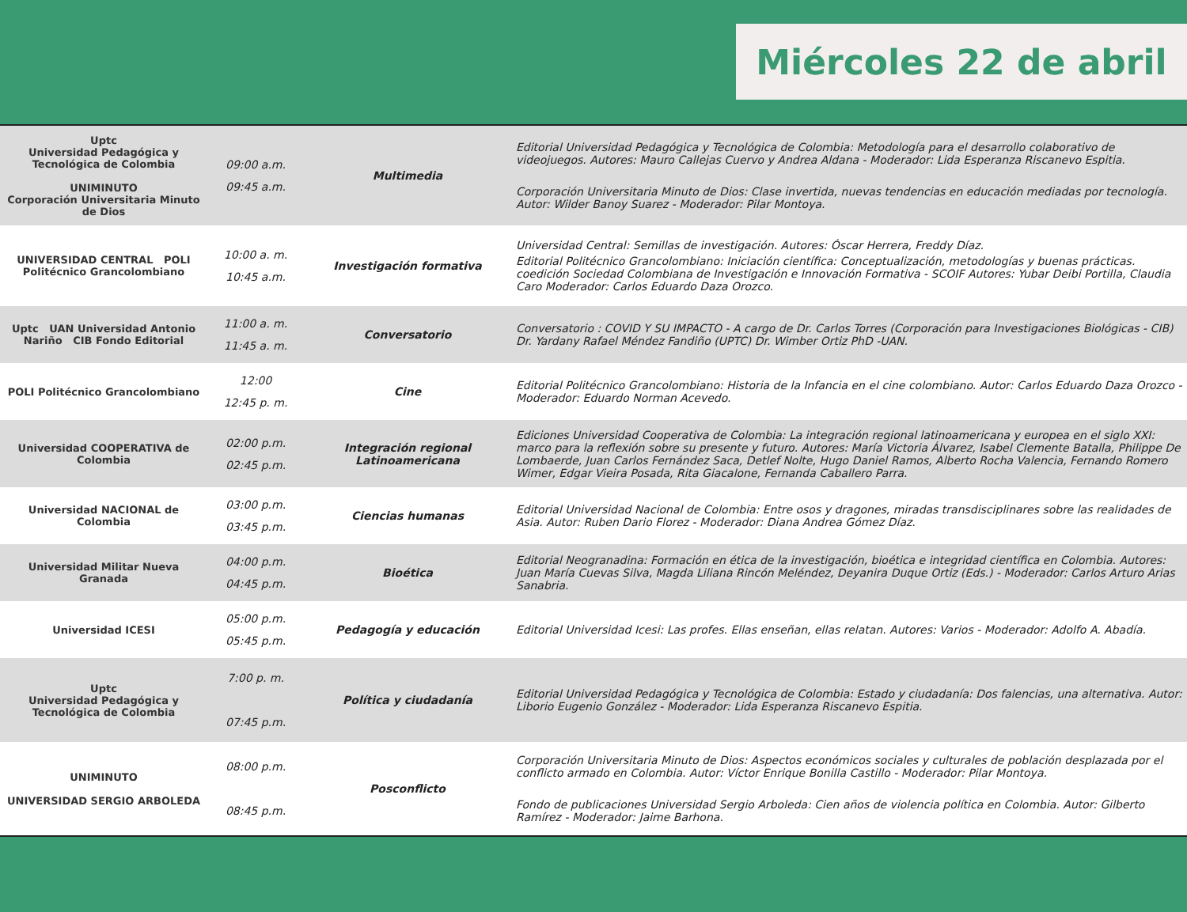Miércoles 22 de abril
| Uptc Universidad Pedagógica y Tecnológica de Colombia UNIMINUTO Corporación Universitaria Minuto de Dios | 09:00 a.m. 09:45 a.m. | Multimedia | Editorial Universidad Pedagógica y Tecnológica de Colombia: Metodología para el desarrollo colaborativo de videojuegos. Autores: Mauro Callejas Cuervo y Andrea Aldana - Moderador: Lida Esperanza Riscanevo Espitia. Corporación Universitaria Minuto de Dios: Clase invertida, nuevas tendencias en educación mediadas por tecnología. Autor: Wilder Banoy Suarez - Moderador: Pilar Montoya. |
| UNIVERSIDAD CENTRAL POLI Politécnico Grancolombiano | 10:00 a. m. 10:45 a.m. | Investigación formativa | Universidad Central: Semillas de investigación. Autores: Óscar Herrera, Freddy Díaz. Editorial Politécnico Grancolombiano: Iniciación científica: Conceptualización, metodologías y buenas prácticas. coedición Sociedad Colombiana de Investigación e Innovación Formativa - SCOIF Autores: Yubar Deibi Portilla, Claudia Caro Moderador: Carlos Eduardo Daza Orozco. |
| Uptc UAN Universidad Antonio Nariño CIB Fondo Editorial | 11:00 a. m. 11:45 a. m. | Conversatorio | Conversatorio : COVID Y SU IMPACTO - A cargo de Dr. Carlos Torres (Corporación para Investigaciones Biológicas - CIB) Dr. Yardany Rafael Méndez Fandiño (UPTC) Dr. Wimber Ortiz PhD -UAN. |
| POLI Politécnico Grancolombiano | 12:00 12:45 p. m. | Cine | Editorial Politécnico Grancolombiano: Historia de la Infancia en el cine colombiano. Autor: Carlos Eduardo Daza Orozco - Moderador: Eduardo Norman Acevedo. |
| Universidad COOPERATIVA de Colombia | 02:00 p.m. 02:45 p.m. | Integración regional Latinoamericana | Ediciones Universidad Cooperativa de Colombia: La integración regional latinoamericana y europea en el siglo XXI: marco para la reflexión sobre su presente y futuro. Autores: María Victoria Álvarez, Isabel Clemente Batalla, Philippe De Lombaerde, Juan Carlos Fernández Saca, Detlef Nolte, Hugo Daniel Ramos, Alberto Rocha Valencia, Fernando Romero Wimer, Edgar Vieira Posada, Rita Giacalone, Fernanda Caballero Parra. |
| Universidad NACIONAL de Colombia | 03:00 p.m. 03:45 p.m. | Ciencias humanas | Editorial Universidad Nacional de Colombia: Entre osos y dragones, miradas transdisciplinares sobre las realidades de Asia. Autor: Ruben Dario Florez - Moderador: Diana Andrea Gómez Díaz. |
| Universidad Militar Nueva Granada | 04:00 p.m. 04:45 p.m. | Bioética | Editorial Neogranadina: Formación en ética de la investigación, bioética e integridad científica en Colombia. Autores: Juan María Cuevas Silva, Magda Liliana Rincón Meléndez, Deyanira Duque Ortiz (Eds.) - Moderador: Carlos Arturo Arias Sanabria. |
| Universidad ICESI | 05:00 p.m. 05:45 p.m. | Pedagogía y educación | Editorial Universidad Icesi: Las profes. Ellas enseñan, ellas relatan. Autores: Varios - Moderador: Adolfo A. Abadía. |
| Uptc Universidad Pedagógica y Tecnológica de Colombia | 7:00 p. m. 07:45 p.m. | Política y ciudadanía | Editorial Universidad Pedagógica y Tecnológica de Colombia: Estado y ciudadanía: Dos falencias, una alternativa. Autor: Liborio Eugenio González - Moderador: Lida Esperanza Riscanevo Espitia. |
| UNIMINUTO UNIVERSIDAD SERGIO ARBOLEDA | 08:00 p.m. 08:45 p.m. | Posconflicto | Corporación Universitaria Minuto de Dios: Aspectos económicos sociales y culturales de población desplazada por el conflicto armado en Colombia. Autor: Víctor Enrique Bonilla Castillo - Moderador: Pilar Montoya. Fondo de publicaciones Universidad Sergio Arboleda: Cien años de violencia política en Colombia. Autor: Gilberto Ramírez - Moderador: Jaime Barhona. |